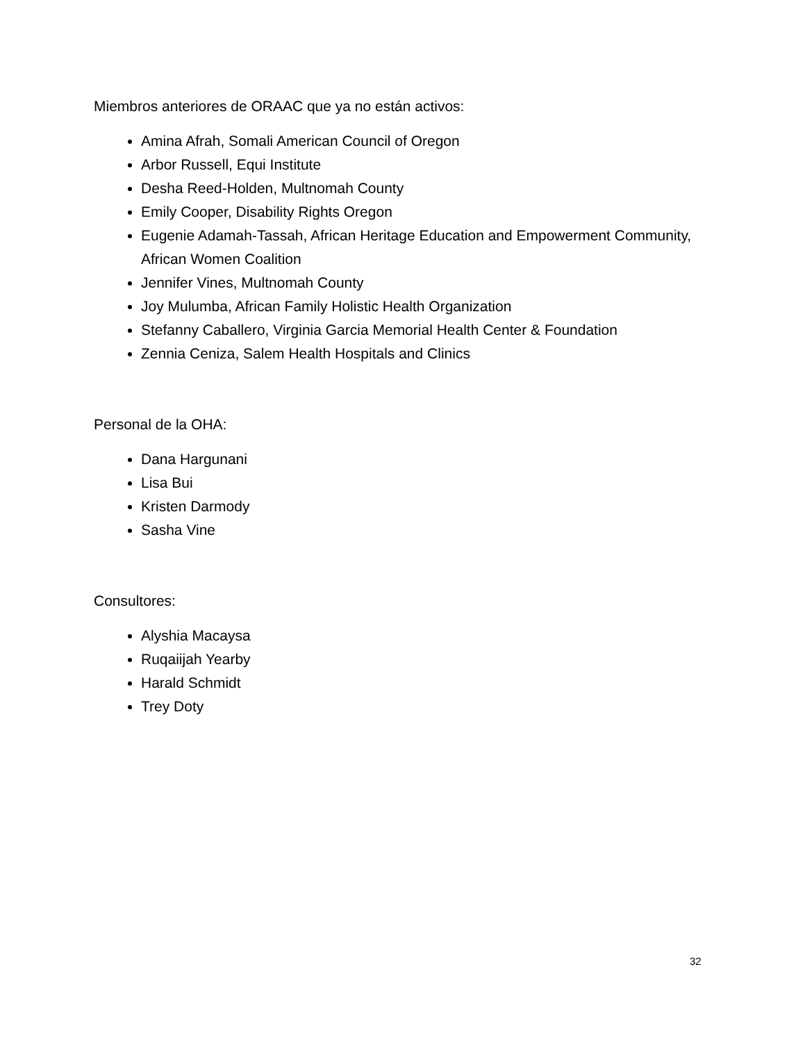Miembros anteriores de ORAAC que ya no están activos:
Amina Afrah, Somali American Council of Oregon
Arbor Russell, Equi Institute
Desha Reed-Holden, Multnomah County
Emily Cooper, Disability Rights Oregon
Eugenie Adamah-Tassah, African Heritage Education and Empowerment Community, African Women Coalition
Jennifer Vines, Multnomah County
Joy Mulumba, African Family Holistic Health Organization
Stefanny Caballero, Virginia Garcia Memorial Health Center & Foundation
Zennia Ceniza, Salem Health Hospitals and Clinics
Personal de la OHA:
Dana Hargunani
Lisa Bui
Kristen Darmody
Sasha Vine
Consultores:
Alyshia Macaysa
Ruqaiijah Yearby
Harald Schmidt
Trey Doty
32